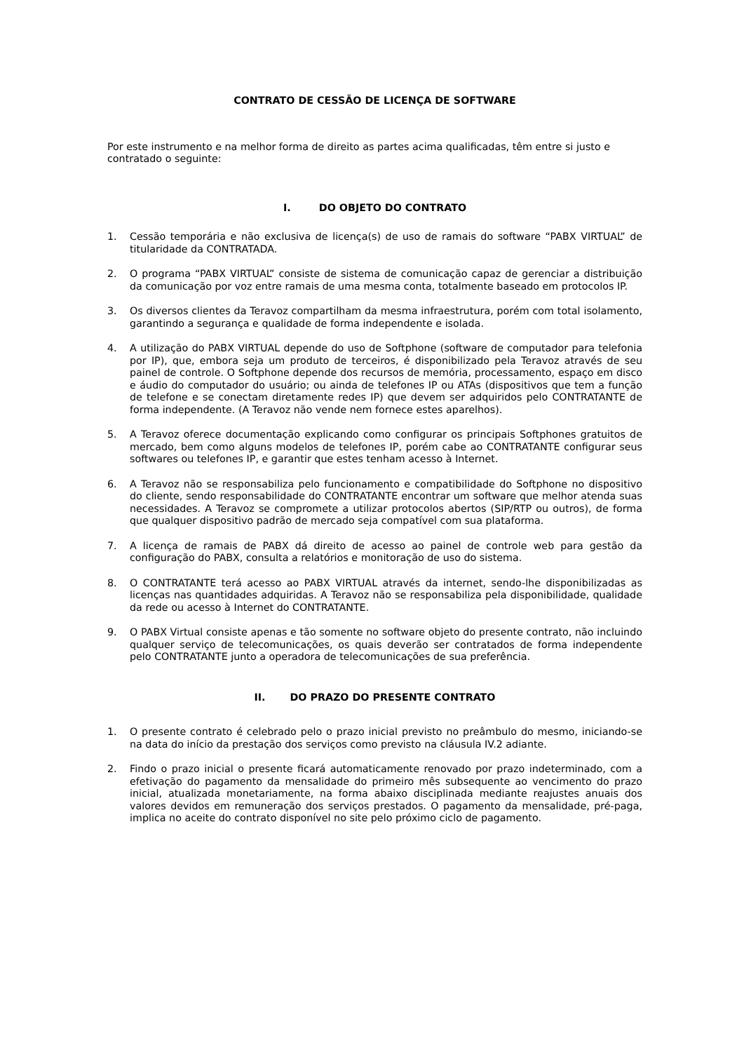CONTRATO DE CESSÃO DE LICENÇA DE SOFTWARE
Por este instrumento e na melhor forma de direito as partes acima qualificadas, têm entre si justo e contratado o seguinte:
I. DO OBJETO DO CONTRATO
1. Cessão temporária e não exclusiva de licença(s) de uso de ramais do software “PABX VIRTUAL” de titularidade da CONTRATADA.
2. O programa “PABX VIRTUAL” consiste de sistema de comunicação capaz de gerenciar a distribuição da comunicação por voz entre ramais de uma mesma conta, totalmente baseado em protocolos IP.
3. Os diversos clientes da Teravoz compartilham da mesma infraestrutura, porém com total isolamento, garantindo a segurança e qualidade de forma independente e isolada.
4. A utilização do PABX VIRTUAL depende do uso de Softphone (software de computador para telefonia por IP), que, embora seja um produto de terceiros, é disponibilizado pela Teravoz através de seu painel de controle. O Softphone depende dos recursos de memória, processamento, espaço em disco e áudio do computador do usuário; ou ainda de telefones IP ou ATAs (dispositivos que tem a função de telefone e se conectam diretamente redes IP) que devem ser adquiridos pelo CONTRATANTE de forma independente. (A Teravoz não vende nem fornece estes aparelhos).
5. A Teravoz oferece documentação explicando como configurar os principais Softphones gratuitos de mercado, bem como alguns modelos de telefones IP, porém cabe ao CONTRATANTE configurar seus softwares ou telefones IP, e garantir que estes tenham acesso à Internet.
6. A Teravoz não se responsabiliza pelo funcionamento e compatibilidade do Softphone no dispositivo do cliente, sendo responsabilidade do CONTRATANTE encontrar um software que melhor atenda suas necessidades. A Teravoz se compromete a utilizar protocolos abertos (SIP/RTP ou outros), de forma que qualquer dispositivo padrão de mercado seja compatível com sua plataforma.
7. A licença de ramais de PABX dá direito de acesso ao painel de controle web para gestão da configuração do PABX, consulta a relatórios e monitoração de uso do sistema.
8. O CONTRATANTE terá acesso ao PABX VIRTUAL através da internet, sendo-lhe disponibilizadas as licenças nas quantidades adquiridas. A Teravoz não se responsabiliza pela disponibilidade, qualidade da rede ou acesso à Internet do CONTRATANTE.
9. O PABX Virtual consiste apenas e tão somente no software objeto do presente contrato, não incluindo qualquer serviço de telecomunicações, os quais deverão ser contratados de forma independente pelo CONTRATANTE junto a operadora de telecomunicações de sua preferência.
II. DO PRAZO DO PRESENTE CONTRATO
1. O presente contrato é celebrado pelo o prazo inicial previsto no preâmbulo do mesmo, iniciando-se na data do início da prestação dos serviços como previsto na cláusula IV.2 adiante.
2. Findo o prazo inicial o presente ficará automaticamente renovado por prazo indeterminado, com a efetivação do pagamento da mensalidade do primeiro mês subsequente ao vencimento do prazo inicial, atualizada monetariamente, na forma abaixo disciplinada mediante reajustes anuais dos valores devidos em remuneração dos serviços prestados. O pagamento da mensalidade, pré-paga, implica no aceite do contrato disponível no site pelo próximo ciclo de pagamento.